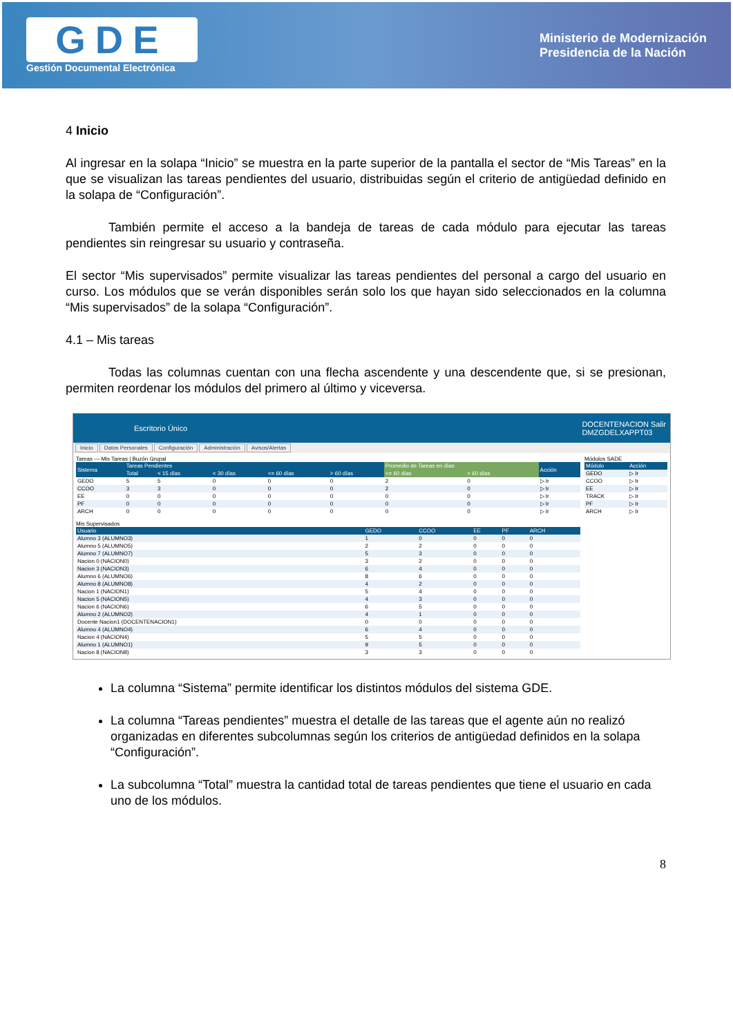GDE
Gestión Documental Electrónica
Ministerio de Modernización
Presidencia de la Nación
4 Inicio
Al ingresar en la solapa “Inicio” se muestra en la parte superior de la pantalla el sector de “Mis Tareas” en la que se visualizan las tareas pendientes del usuario, distribuidas según el criterio de antigüedad definido en la solapa de “Configuración”.
También permite el acceso a la bandeja de tareas de cada módulo para ejecutar las tareas pendientes sin reingresar su usuario y contraseña.
El sector “Mis supervisados” permite visualizar las tareas pendientes del personal a cargo del usuario en curso. Los módulos que se verán disponibles serán solo los que hayan sido seleccionados en la columna “Mis supervisados” de la solapa “Configuración”.
4.1 – Mis tareas
Todas las columnas cuentan con una flecha ascendente y una descendente que, si se presionan, permiten reordenar los módulos del primero al último y viceversa.
Escritorio Único DOCENTENACION Salir
DMZGDELXAPPT03
Inicio Datos Personales Configuración Administración Avisos/Alertas
Tareas — Mis Tareas | Buzón Grupal
| Sistema | Tareas Pendientes | | | | | Promedio de Tareas en días | | Acción |
| --- | --- | --- | --- | --- | --- | --- | --- | --- |
| | Total | < 15 días | < 30 días | <= 60 días | > 60 días | <= 60 días | > 60 días | |
| GEDO | 5 | 5 | 0 | 0 | 0 | 2 | 0 | ▷ Ir |
| CCOO | 3 | 3 | 0 | 0 | 0 | 2 | 0 | ▷ Ir |
| EE | 0 | 0 | 0 | 0 | 0 | 0 | 0 | ▷ Ir |
| PF | 0 | 0 | 0 | 0 | 0 | 0 | 0 | ▷ Ir |
| ARCH | 0 | 0 | 0 | 0 | 0 | 0 | 0 | ▷ Ir |
Mis Supervisados
| Usuario | GEDO | CCOO | EE | PF | ARCH |
| --- | --- | --- | --- | --- | --- |
| Alumno 3 (ALUMNO3) | 1 | 0 | 0 | 0 | 0 |
| Alumno 5 (ALUMNO5) | 2 | 2 | 0 | 0 | 0 |
| Alumno 7 (ALUMNO7) | 5 | 3 | 0 | 0 | 0 |
| Nacion 0 (NACION0) | 3 | 2 | 0 | 0 | 0 |
| Nacion 3 (NACION3) | 6 | 4 | 0 | 0 | 0 |
| Alumno 6 (ALUMNO6) | 8 | 6 | 0 | 0 | 0 |
| Alumno 8 (ALUMNO8) | 4 | 2 | 0 | 0 | 0 |
| Nacion 1 (NACION1) | 5 | 4 | 0 | 0 | 0 |
| Nacion 5 (NACION5) | 4 | 3 | 0 | 0 | 0 |
| Nacion 6 (NACION6) | 6 | 5 | 0 | 0 | 0 |
| Alumno 2 (ALUMNO2) | 4 | 1 | 0 | 0 | 0 |
| Docente Nacion1 (DOCENTENACION1) | 0 | 0 | 0 | 0 | 0 |
| Alumno 4 (ALUMNO4) | 6 | 4 | 0 | 0 | 0 |
| Nacion 4 (NACION4) | 5 | 5 | 0 | 0 | 0 |
| Alumno 1 (ALUMNO1) | 9 | 5 | 0 | 0 | 0 |
| Nacion 8 (NACION8) | 3 | 3 | 0 | 0 | 0 |
Módulos SADE
| Módulo | Acción |
| --- | --- |
| GEDO | ▷ Ir |
| CCOO | ▷ Ir |
| EE | ▷ Ir |
| TRACK | ▷ Ir |
| PF | ▷ Ir |
| ARCH | ▷ Ir |
La columna “Sistema” permite identificar los distintos módulos del sistema GDE.
La columna “Tareas pendientes” muestra el detalle de las tareas que el agente aún no realizó organizadas en diferentes subcolumnas según los criterios de antigüedad definidos en la solapa “Configuración”.
La subcolumna “Total” muestra la cantidad total de tareas pendientes que tiene el usuario en cada uno de los módulos.
8